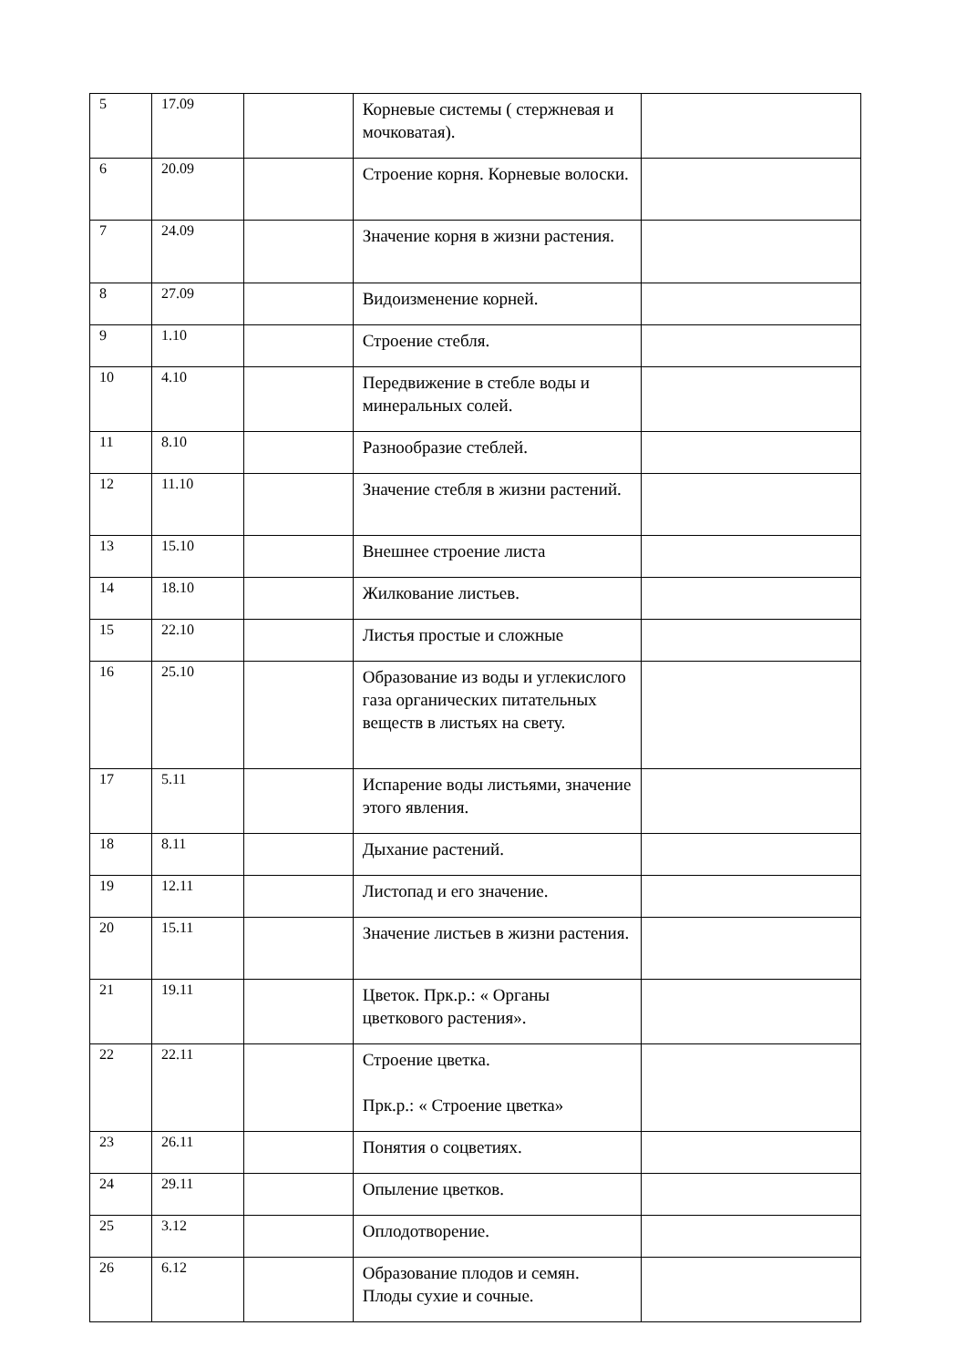| 5 | 17.09 | | Корневые системы ( стержневая и мочковатая). | |
| 6 | 20.09 | | Строение корня. Корневые волоски. | |
| 7 | 24.09 | | Значение корня в жизни растения. | |
| 8 | 27.09 | | Видоизменение корней. | |
| 9 | 1.10 | | Строение стебля. | |
| 10 | 4.10 | | Передвижение в стебле воды и минеральных солей. | |
| 11 | 8.10 | | Разнообразие стеблей. | |
| 12 | 11.10 | | Значение стебля в жизни растений. | |
| 13 | 15.10 | | Внешнее строение листа | |
| 14 | 18.10 | | Жилкование листьев. | |
| 15 | 22.10 | | Листья простые и сложные | |
| 16 | 25.10 | | Образование из воды и углекислого газа органических питательных веществ в листьях на свету. | |
| 17 | 5.11 | | Испарение воды листьями, значение этого явления. | |
| 18 | 8.11 | | Дыхание растений. | |
| 19 | 12.11 | | Листопад и его значение. | |
| 20 | 15.11 | | Значение листьев в жизни растения. | |
| 21 | 19.11 | | Цветок. Прк.р.: « Органы цветкового растения». | |
| 22 | 22.11 | | Строение цветка. Прк.р.: « Строение цветка» | |
| 23 | 26.11 | | Понятия о соцветиях. | |
| 24 | 29.11 | | Опыление цветков. | |
| 25 | 3.12 | | Оплодотворение. | |
| 26 | 6.12 | | Образование плодов и семян. Плоды сухие и сочные. | |